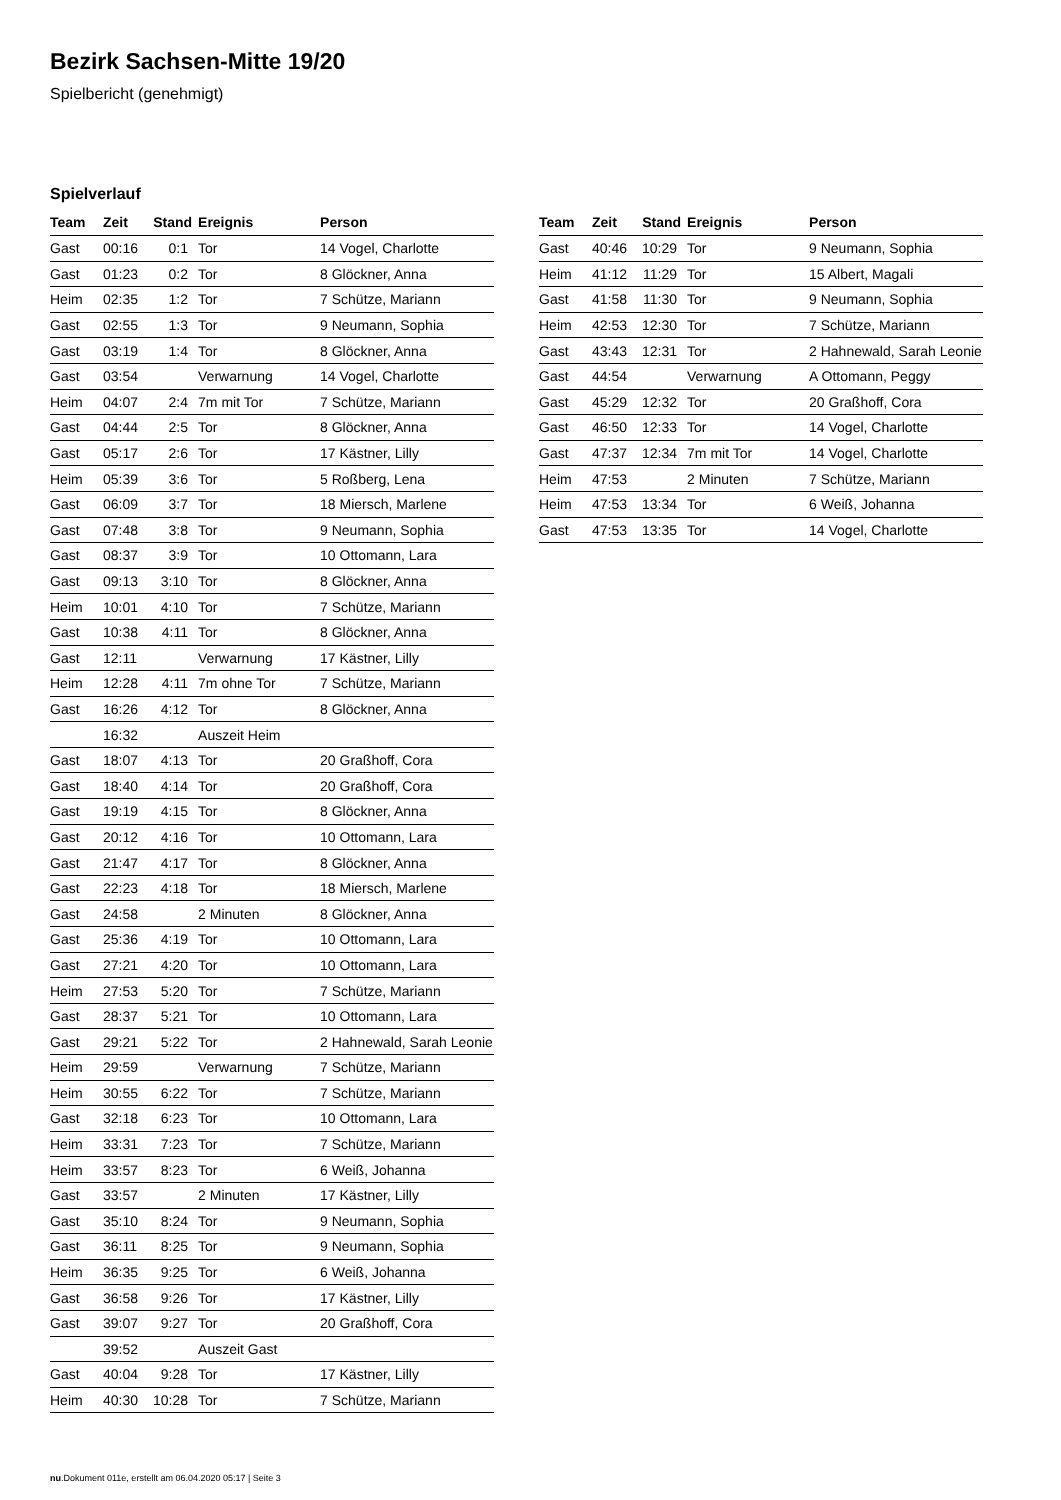Bezirk Sachsen-Mitte 19/20
Spielbericht (genehmigt)
Spielverlauf
| Team | Zeit | Stand | Ereignis | Person |
| --- | --- | --- | --- | --- |
| Gast | 00:16 | 0:1 | Tor | 14 Vogel, Charlotte |
| Gast | 01:23 | 0:2 | Tor | 8 Glöckner, Anna |
| Heim | 02:35 | 1:2 | Tor | 7 Schütze, Mariann |
| Gast | 02:55 | 1:3 | Tor | 9 Neumann, Sophia |
| Gast | 03:19 | 1:4 | Tor | 8 Glöckner, Anna |
| Gast | 03:54 | | Verwarnung | 14 Vogel, Charlotte |
| Heim | 04:07 | 2:4 | 7m mit Tor | 7 Schütze, Mariann |
| Gast | 04:44 | 2:5 | Tor | 8 Glöckner, Anna |
| Gast | 05:17 | 2:6 | Tor | 17 Kästner, Lilly |
| Heim | 05:39 | 3:6 | Tor | 5 Roßberg, Lena |
| Gast | 06:09 | 3:7 | Tor | 18 Miersch, Marlene |
| Gast | 07:48 | 3:8 | Tor | 9 Neumann, Sophia |
| Gast | 08:37 | 3:9 | Tor | 10 Ottomann, Lara |
| Gast | 09:13 | 3:10 | Tor | 8 Glöckner, Anna |
| Heim | 10:01 | 4:10 | Tor | 7 Schütze, Mariann |
| Gast | 10:38 | 4:11 | Tor | 8 Glöckner, Anna |
| Gast | 12:11 | | Verwarnung | 17 Kästner, Lilly |
| Heim | 12:28 | 4:11 | 7m ohne Tor | 7 Schütze, Mariann |
| Gast | 16:26 | 4:12 | Tor | 8 Glöckner, Anna |
| | 16:32 | | Auszeit Heim | |
| Gast | 18:07 | 4:13 | Tor | 20 Graßhoff, Cora |
| Gast | 18:40 | 4:14 | Tor | 20 Graßhoff, Cora |
| Gast | 19:19 | 4:15 | Tor | 8 Glöckner, Anna |
| Gast | 20:12 | 4:16 | Tor | 10 Ottomann, Lara |
| Gast | 21:47 | 4:17 | Tor | 8 Glöckner, Anna |
| Gast | 22:23 | 4:18 | Tor | 18 Miersch, Marlene |
| Gast | 24:58 | | 2 Minuten | 8 Glöckner, Anna |
| Gast | 25:36 | 4:19 | Tor | 10 Ottomann, Lara |
| Gast | 27:21 | 4:20 | Tor | 10 Ottomann, Lara |
| Heim | 27:53 | 5:20 | Tor | 7 Schütze, Mariann |
| Gast | 28:37 | 5:21 | Tor | 10 Ottomann, Lara |
| Gast | 29:21 | 5:22 | Tor | 2 Hahnewald, Sarah Leonie |
| Heim | 29:59 | | Verwarnung | 7 Schütze, Mariann |
| Heim | 30:55 | 6:22 | Tor | 7 Schütze, Mariann |
| Gast | 32:18 | 6:23 | Tor | 10 Ottomann, Lara |
| Heim | 33:31 | 7:23 | Tor | 7 Schütze, Mariann |
| Heim | 33:57 | 8:23 | Tor | 6 Weiß, Johanna |
| Gast | 33:57 | | 2 Minuten | 17 Kästner, Lilly |
| Gast | 35:10 | 8:24 | Tor | 9 Neumann, Sophia |
| Gast | 36:11 | 8:25 | Tor | 9 Neumann, Sophia |
| Heim | 36:35 | 9:25 | Tor | 6 Weiß, Johanna |
| Gast | 36:58 | 9:26 | Tor | 17 Kästner, Lilly |
| Gast | 39:07 | 9:27 | Tor | 20 Graßhoff, Cora |
| | 39:52 | | Auszeit Gast | |
| Gast | 40:04 | 9:28 | Tor | 17 Kästner, Lilly |
| Heim | 40:30 | 10:28 | Tor | 7 Schütze, Mariann |
| Team | Zeit | Stand | Ereignis | Person |
| --- | --- | --- | --- | --- |
| Gast | 40:46 | 10:29 | Tor | 9 Neumann, Sophia |
| Heim | 41:12 | 11:29 | Tor | 15 Albert, Magali |
| Gast | 41:58 | 11:30 | Tor | 9 Neumann, Sophia |
| Heim | 42:53 | 12:30 | Tor | 7 Schütze, Mariann |
| Gast | 43:43 | 12:31 | Tor | 2 Hahnewald, Sarah Leonie |
| Gast | 44:54 | | Verwarnung | A Ottomann, Peggy |
| Gast | 45:29 | 12:32 | Tor | 20 Graßhoff, Cora |
| Gast | 46:50 | 12:33 | Tor | 14 Vogel, Charlotte |
| Gast | 47:37 | 12:34 | 7m mit Tor | 14 Vogel, Charlotte |
| Heim | 47:53 | | 2 Minuten | 7 Schütze, Mariann |
| Heim | 47:53 | 13:34 | Tor | 6 Weiß, Johanna |
| Gast | 47:53 | 13:35 | Tor | 14 Vogel, Charlotte |
nu.Dokument 011e, erstellt am 06.04.2020 05:17 | Seite 3